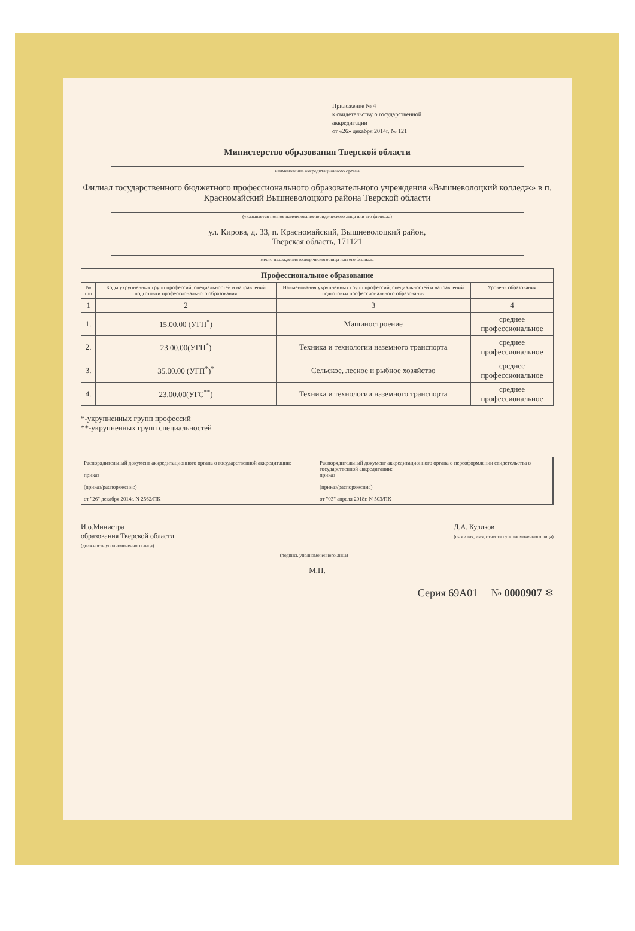Приложение № 4
к свидетельству о государственной
аккредитации
от «26» декабря 2014г. № 121
Министерство образования Тверской области
наименование аккредитационного органа
Филиал государственного бюджетного профессионального образовательного учреждения «Вышневолоцкий колледж» в п. Красномайский Вышневолоцкого района Тверской области
(указывается полное наименование юридического лица или его филиала)
ул. Кирова, д. 33, п. Красномайский, Вышневолоцкий район,
Тверская область, 171121
место нахождения юридического лица или его филиала
| Профессиональное образование | | | |
| --- | --- | --- | --- |
| № п/п | Коды укрупненных групп профессий, специальностей и направлений подготовки профессионального образования | Наименования укрупненных групп профессий, специальностей и направлений подготовки профессионального образования | Уровень образования |
| 1 | 2 | 3 | 4 |
| 1. | 15.00.00 (УГП<sup>*</sup>) | Машиностроение | среднее профессиональное |
| 2. | 23.00.00(УГП<sup>*</sup>) | Техника и технологии наземного транспорта | среднее профессиональное |
| 3. | 35.00.00 (УГП<sup>*</sup>)<sup>*</sup> | Сельское, лесное и рыбное хозяйство | среднее профессиональное |
| 4. | 23.00.00(УГС<sup>**</sup>) | Техника и технологии наземного транспорта | среднее профессиональное |
*-укрупненных групп профессий
**-укрупненных групп специальностей
Распорядительный документ аккредитационного органа о государственной аккредитации:
приказ
(приказ/распоряжение)
от "26" декабря 2014г. N 2562/ПК
Распорядительный документ аккредитационного органа о переоформлении свидетельства о государственной аккредитации:
приказ
(приказ/распоряжение)
от "03" апреля 2018г. N 503/ПК
И.о.Министра
образования Тверской области
(должность уполномоченного лица)
(подпись уполномоченного лица)
Д.А. Куликов
(фамилия, имя, отчество уполномоченного лица)
М.П.
Серия 69А01 № 0000907 ❄